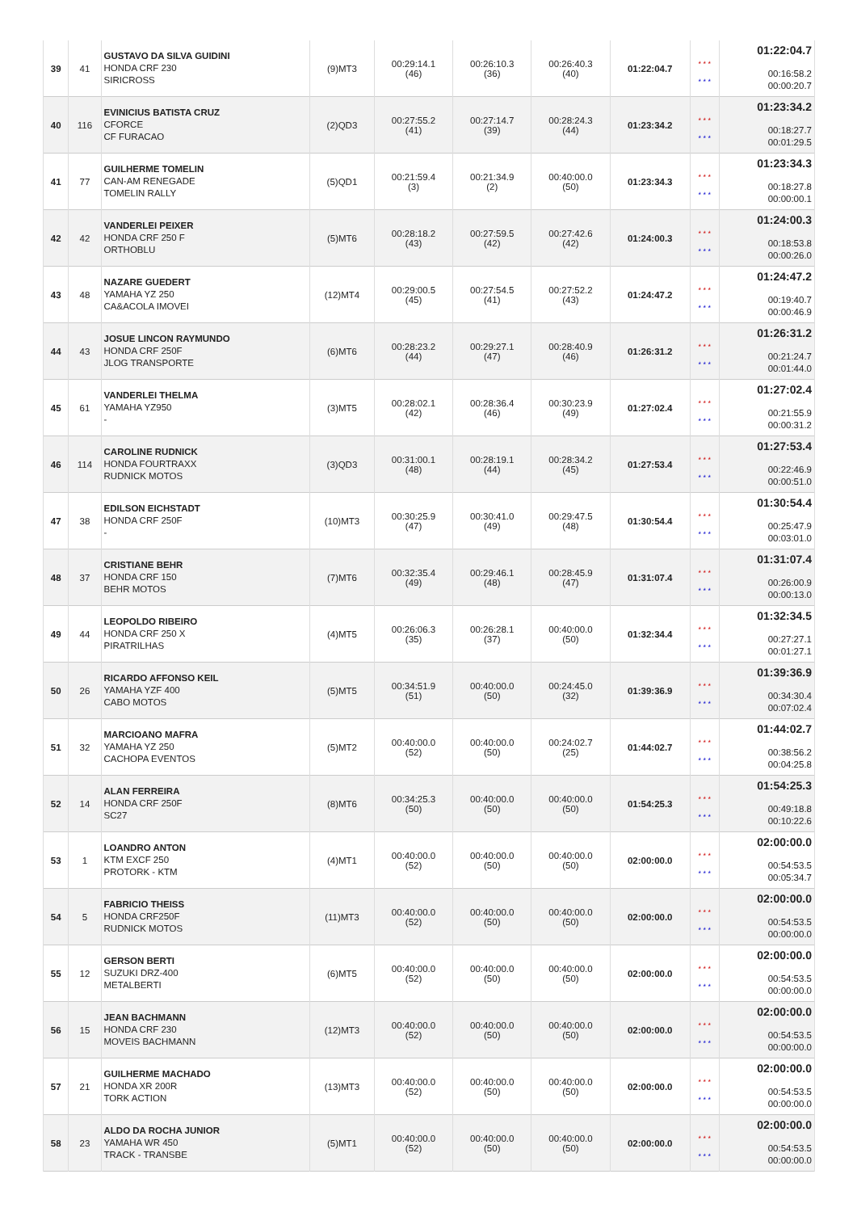| 39 | 41 | GUSTAVO DA SILVA GUIDINI HONDA CRF 230 SIRICROSS | (9)MT3 | 00:29:14.1 (46) | 00:26:10.3 (36) | 00:26:40.3 (40) | 01:22:04.7 | * * * * * * | 01:22:04.7 00:16:58.2 00:00:20.7 |
| 40 | 116 | EVINICIUS BATISTA CRUZ CFORCE CF FURACAO | (2)QD3 | 00:27:55.2 (41) | 00:27:14.7 (39) | 00:28:24.3 (44) | 01:23:34.2 | * * * * * * | 01:23:34.2 00:18:27.7 00:01:29.5 |
| 41 | 77 | GUILHERME TOMELIN CAN-AM RENEGADE TOMELIN RALLY | (5)QD1 | 00:21:59.4 (3) | 00:21:34.9 (2) | 00:40:00.0 (50) | 01:23:34.3 | * * * * * * | 01:23:34.3 00:18:27.8 00:00:00.1 |
| 42 | 42 | VANDERLEI PEIXER HONDA CRF 250 F ORTHOBLU | (5)MT6 | 00:28:18.2 (43) | 00:27:59.5 (42) | 00:27:42.6 (42) | 01:24:00.3 | * * * * * * | 01:24:00.3 00:18:53.8 00:00:26.0 |
| 43 | 48 | NAZARE GUEDERT YAMAHA YZ 250 CA&ACOLA IMOVEI | (12)MT4 | 00:29:00.5 (45) | 00:27:54.5 (41) | 00:27:52.2 (43) | 01:24:47.2 | * * * * * * | 01:24:47.2 00:19:40.7 00:00:46.9 |
| 44 | 43 | JOSUE LINCON RAYMUNDO HONDA CRF 250F JLOG TRANSPORTE | (6)MT6 | 00:28:23.2 (44) | 00:29:27.1 (47) | 00:28:40.9 (46) | 01:26:31.2 | * * * * * * | 01:26:31.2 00:21:24.7 00:01:44.0 |
| 45 | 61 | VANDERLEI THELMA YAMAHA YZ950 - | (3)MT5 | 00:28:02.1 (42) | 00:28:36.4 (46) | 00:30:23.9 (49) | 01:27:02.4 | * * * * * * | 01:27:02.4 00:21:55.9 00:00:31.2 |
| 46 | 114 | CAROLINE RUDNICK HONDA FOURTRAXX RUDNICK MOTOS | (3)QD3 | 00:31:00.1 (48) | 00:28:19.1 (44) | 00:28:34.2 (45) | 01:27:53.4 | * * * * * * | 01:27:53.4 00:22:46.9 00:00:51.0 |
| 47 | 38 | EDILSON EICHSTADT HONDA CRF 250F - | (10)MT3 | 00:30:25.9 (47) | 00:30:41.0 (49) | 00:29:47.5 (48) | 01:30:54.4 | * * * * * * | 01:30:54.4 00:25:47.9 00:03:01.0 |
| 48 | 37 | CRISTIANE BEHR HONDA CRF 150 BEHR MOTOS | (7)MT6 | 00:32:35.4 (49) | 00:29:46.1 (48) | 00:28:45.9 (47) | 01:31:07.4 | * * * * * * | 01:31:07.4 00:26:00.9 00:00:13.0 |
| 49 | 44 | LEOPOLDO RIBEIRO HONDA CRF 250 X PIRATRILHAS | (4)MT5 | 00:26:06.3 (35) | 00:26:28.1 (37) | 00:40:00.0 (50) | 01:32:34.4 | * * * * * * | 01:32:34.5 00:27:27.1 00:01:27.1 |
| 50 | 26 | RICARDO AFFONSO KEIL YAMAHA YZF 400 CABO MOTOS | (5)MT5 | 00:34:51.9 (51) | 00:40:00.0 (50) | 00:24:45.0 (32) | 01:39:36.9 | * * * * * * | 01:39:36.9 00:34:30.4 00:07:02.4 |
| 51 | 32 | MARCIOANO MAFRA YAMAHA YZ 250 CACHOPA EVENTOS | (5)MT2 | 00:40:00.0 (52) | 00:40:00.0 (50) | 00:24:02.7 (25) | 01:44:02.7 | * * * * * * | 01:44:02.7 00:38:56.2 00:04:25.8 |
| 52 | 14 | ALAN FERREIRA HONDA CRF 250F SC27 | (8)MT6 | 00:34:25.3 (50) | 00:40:00.0 (50) | 00:40:00.0 (50) | 01:54:25.3 | * * * * * * | 01:54:25.3 00:49:18.8 00:10:22.6 |
| 53 | 1 | LOANDRO ANTON KTM EXCF 250 PROTORK - KTM | (4)MT1 | 00:40:00.0 (52) | 00:40:00.0 (50) | 00:40:00.0 (50) | 02:00:00.0 | * * * * * * | 02:00:00.0 00:54:53.5 00:05:34.7 |
| 54 | 5 | FABRICIO THEISS HONDA CRF250F RUDNICK MOTOS | (11)MT3 | 00:40:00.0 (52) | 00:40:00.0 (50) | 00:40:00.0 (50) | 02:00:00.0 | * * * * * * | 02:00:00.0 00:54:53.5 00:00:00.0 |
| 55 | 12 | GERSON BERTI SUZUKI DRZ-400 METALBERTI | (6)MT5 | 00:40:00.0 (52) | 00:40:00.0 (50) | 00:40:00.0 (50) | 02:00:00.0 | * * * * * * | 02:00:00.0 00:54:53.5 00:00:00.0 |
| 56 | 15 | JEAN BACHMANN HONDA CRF 230 MOVEIS BACHMANN | (12)MT3 | 00:40:00.0 (52) | 00:40:00.0 (50) | 00:40:00.0 (50) | 02:00:00.0 | * * * * * * | 02:00:00.0 00:54:53.5 00:00:00.0 |
| 57 | 21 | GUILHERME MACHADO HONDA XR 200R TORK ACTION | (13)MT3 | 00:40:00.0 (52) | 00:40:00.0 (50) | 00:40:00.0 (50) | 02:00:00.0 | * * * * * * | 02:00:00.0 00:54:53.5 00:00:00.0 |
| 58 | 23 | ALDO DA ROCHA JUNIOR YAMAHA WR 450 TRACK - TRANSBE | (5)MT1 | 00:40:00.0 (52) | 00:40:00.0 (50) | 00:40:00.0 (50) | 02:00:00.0 | * * * * * * | 02:00:00.0 00:54:53.5 00:00:00.0 |